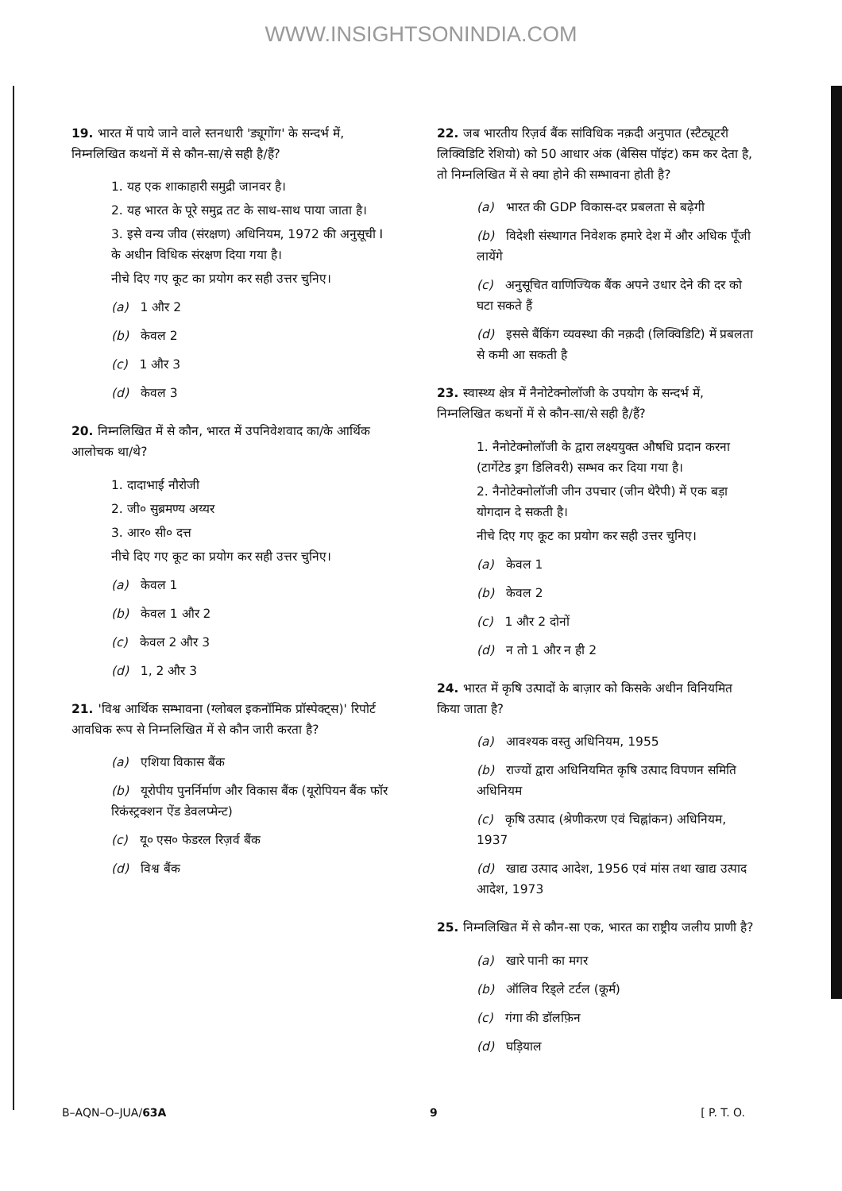WWW.INSIGHTSONINDIA.COM
19. भारत में पाये जाने वाले स्तनधारी 'ड्यूगोंग' के सन्दर्भ में, निम्नलिखित कथनों में से कौन-सा/से सही है/हैं?
1. यह एक शाकाहारी समुद्री जानवर है।
2. यह भारत के पूरे समुद्र तट के साथ-साथ पाया जाता है।
3. इसे वन्य जीव (संरक्षण) अधिनियम, 1972 की अनुसूची I के अधीन विधिक संरक्षण दिया गया है।
नीचे दिए गए कूट का प्रयोग कर सही उत्तर चुनिए।
(a) 1 और 2
(b) केवल 2
(c) 1 और 3
(d) केवल 3
20. निम्नलिखित में से कौन, भारत में उपनिवेशवाद का/के आर्थिक आलोचक था/थे?
1. दादाभाई नौरोजी
2. जी० सुब्रमण्य अय्यर
3. आर० सी० दत्त
नीचे दिए गए कूट का प्रयोग कर सही उत्तर चुनिए।
(a) केवल 1
(b) केवल 1 और 2
(c) केवल 2 और 3
(d) 1, 2 और 3
21. 'विश्व आर्थिक सम्भावना (ग्लोबल इकनॉमिक प्रॉस्पेक्ट्स)' रिपोर्ट आवधिक रूप से निम्नलिखित में से कौन जारी करता है?
(a) एशिया विकास बैंक
(b) यूरोपीय पुनर्निर्माण और विकास बैंक (यूरोपियन बैंक फॉर रिकंस्ट्रक्शन ऐंड डेवलप्मेन्ट)
(c) यू० एस० फेडरल रिज़र्व बैंक
(d) विश्व बैंक
22. जब भारतीय रिज़र्व बैंक सांविधिक नक़दी अनुपात (स्टैट्यूटरी लिक्विडिटि रेशियो) को 50 आधार अंक (बेसिस पॉइंट) कम कर देता है, तो निम्नलिखित में से क्या होने की सम्भावना होती है?
(a) भारत की GDP विकास-दर प्रबलता से बढ़ेगी
(b) विदेशी संस्थागत निवेशक हमारे देश में और अधिक पूँजी लायेंगे
(c) अनुसूचित वाणिज्यिक बैंक अपने उधार देने की दर को घटा सकते हैं
(d) इससे बैंकिंग व्यवस्था की नक़दी (लिक्विडिटि) में प्रबलता से कमी आ सकती है
23. स्वास्थ्य क्षेत्र में नैनोटेक्नोलॉजी के उपयोग के सन्दर्भ में, निम्नलिखित कथनों में से कौन-सा/से सही है/हैं?
1. नैनोटेक्नोलॉजी के द्वारा लक्ष्ययुक्त औषधि प्रदान करना (टार्गेटेड ड्रग डिलिवरी) सम्भव कर दिया गया है।
2. नैनोटेक्नोलॉजी जीन उपचार (जीन थेरैपी) में एक बड़ा योगदान दे सकती है।
नीचे दिए गए कूट का प्रयोग कर सही उत्तर चुनिए।
(a) केवल 1
(b) केवल 2
(c) 1 और 2 दोनों
(d) न तो 1 और न ही 2
24. भारत में कृषि उत्पादों के बाज़ार को किसके अधीन विनियमित किया जाता है?
(a) आवश्यक वस्तु अधिनियम, 1955
(b) राज्यों द्वारा अधिनियमित कृषि उत्पाद विपणन समिति अधिनियम
(c) कृषि उत्पाद (श्रेणीकरण एवं चिह्नांकन) अधिनियम, 1937
(d) खाद्य उत्पाद आदेश, 1956 एवं मांस तथा खाद्य उत्पाद आदेश, 1973
25. निम्नलिखित में से कौन-सा एक, भारत का राष्ट्रीय जलीय प्राणी है?
(a) खारे पानी का मगर
(b) ऑलिव रिड्ले टर्टल (कूर्म)
(c) गंगा की डॉलफ़िन
(d) घड़ियाल
B–AQN–O–JUA/63A 9 [ P. T. O.